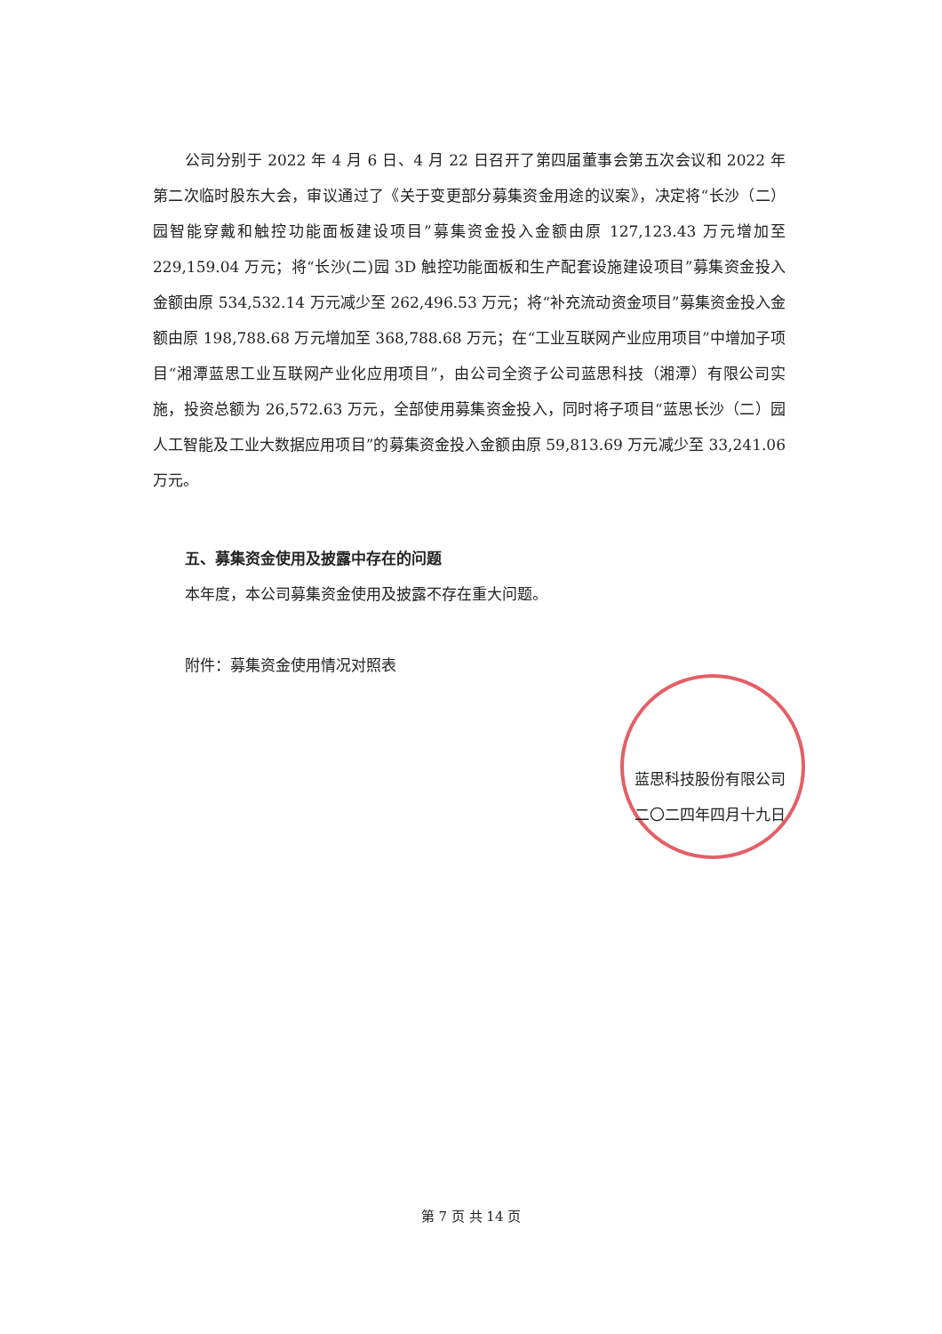公司分别于 2022 年 4 月 6 日、4 月 22 日召开了第四届董事会第五次会议和 2022 年第二次临时股东大会，审议通过了《关于变更部分募集资金用途的议案》，决定将“长沙（二）园智能穿戴和触控功能面板建设项目”募集资金投入金额由原 127,123.43 万元增加至 229,159.04 万元；将“长沙(二)园 3D 触控功能面板和生产配套设施建设项目”募集资金投入金额由原 534,532.14 万元减少至 262,496.53 万元；将“补充流动资金项目”募集资金投入金额由原 198,788.68 万元增加至 368,788.68 万元；在“工业互联网产业应用项目”中增加子项目“湘潭蓝思工业互联网产业化应用项目”，由公司全资子公司蓝思科技（湘潭）有限公司实施，投资总额为 26,572.63 万元，全部使用募集资金投入，同时将子项目“蓝思长沙（二）园人工智能及工业大数据应用项目”的募集资金投入金额由原 59,813.69 万元减少至 33,241.06 万元。
五、募集资金使用及披露中存在的问题
本年度，本公司募集资金使用及披露不存在重大问题。
附件：募集资金使用情况对照表
蓝思科技股份有限公司
二〇二四年四月十九日
第 7 页 共 14 页